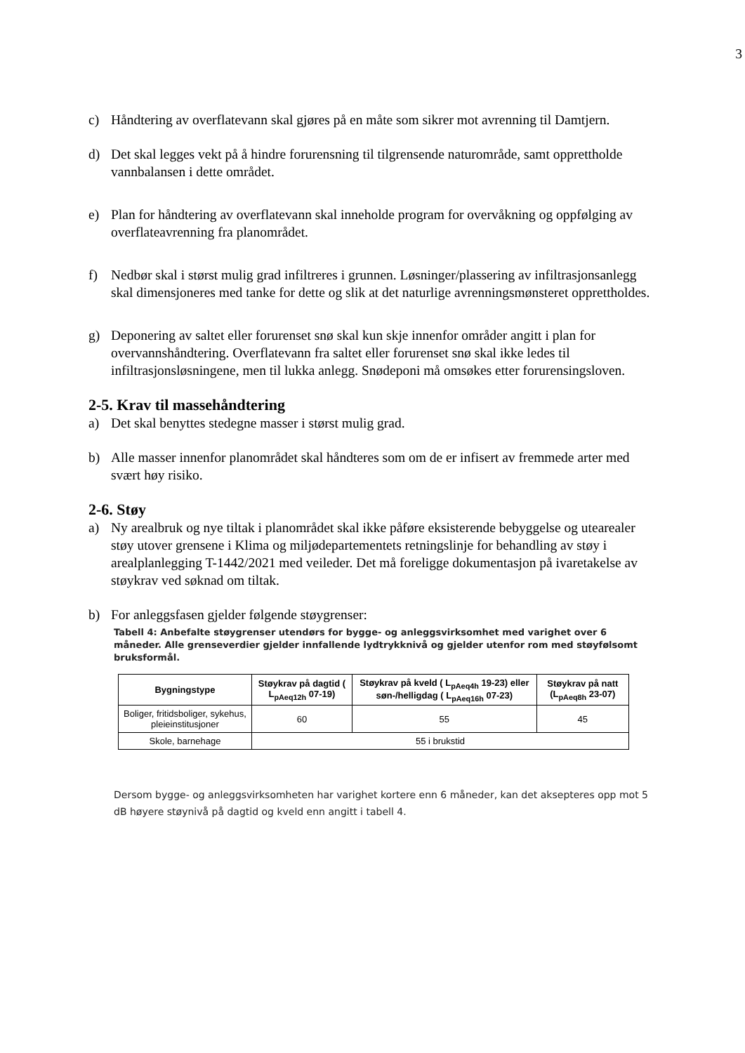3
c) Håndtering av overflatevann skal gjøres på en måte som sikrer mot avrenning til Damtjern.
d) Det skal legges vekt på å hindre forurensning til tilgrensende naturområde, samt opprettholde vannbalansen i dette området.
e) Plan for håndtering av overflatevann skal inneholde program for overvåkning og oppfølging av overflateavrenning fra planområdet.
f) Nedbør skal i størst mulig grad infiltreres i grunnen. Løsninger/plassering av infiltrasjonsanlegg skal dimensjoneres med tanke for dette og slik at det naturlige avrenningsmønsteret opprettholdes.
g) Deponering av saltet eller forurenset snø skal kun skje innenfor områder angitt i plan for overvannshåndtering. Overflatevann fra saltet eller forurenset snø skal ikke ledes til infiltrasjonsløsningene, men til lukka anlegg. Snødeponi må omsøkes etter forurensingsloven.
2-5. Krav til massehåndtering
a) Det skal benyttes stedegne masser i størst mulig grad.
b) Alle masser innenfor planområdet skal håndteres som om de er infisert av fremmede arter med svært høy risiko.
2-6. Støy
a) Ny arealbruk og nye tiltak i planområdet skal ikke påføre eksisterende bebyggelse og utearealer støy utover grensene i Klima og miljødepartementets retningslinje for behandling av støy i arealplanlegging T-1442/2021 med veileder. Det må foreligge dokumentasjon på ivaretakelse av støykrav ved søknad om tiltak.
b) For anleggsfasen gjelder følgende støygrenser:
Tabell 4: Anbefalte støygrenser utendørs for bygge- og anleggsvirksomhet med varighet over 6 måneder. Alle grenseverdier gjelder innfallende lydtrykknivå og gjelder utenfor rom med støyfølsomt bruksformål.
| Bygningstype | Støykrav på dagtid ( L<sub>pAeq12h</sub> 07-19) | Støykrav på kveld ( L<sub>pAeq4h</sub> 19-23) eller søn-/helligdag ( L<sub>pAeq16h</sub> 07-23) | Støykrav på natt (L<sub>pAeq8h</sub> 23-07) |
| --- | --- | --- | --- |
| Boliger, fritidsboliger, sykehus, pleieinstitusjoner | 60 | 55 | 45 |
| Skole, barnehage | 55 i brukstid | | |
Dersom bygge- og anleggsvirksomheten har varighet kortere enn 6 måneder, kan det aksepteres opp mot 5 dB høyere støynivå på dagtid og kveld enn angitt i tabell 4.